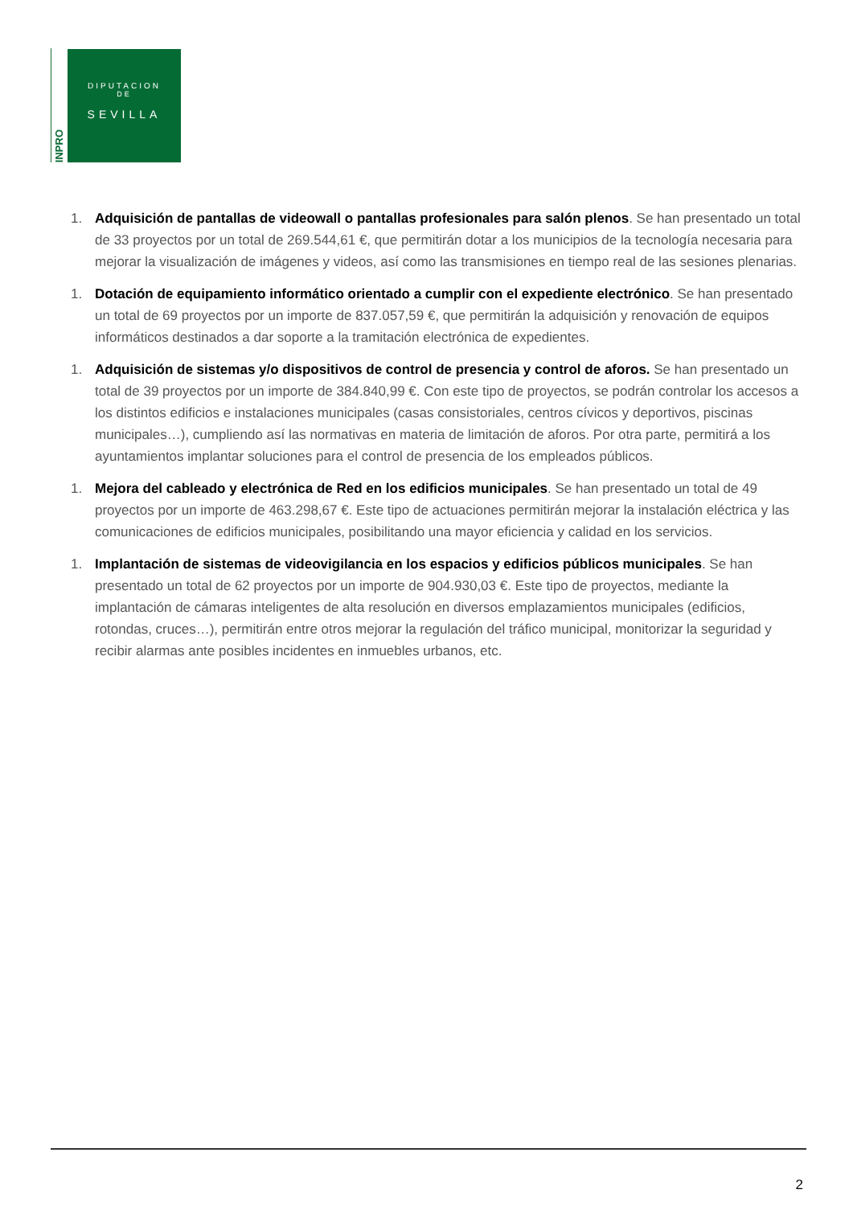INPRO
DIPUTACION
DE
SEVILLA
1. Adquisición de pantallas de videowall o pantallas profesionales para salón plenos. Se han presentado un total de 33 proyectos por un total de 269.544,61 €, que permitirán dotar a los municipios de la tecnología necesaria para mejorar la visualización de imágenes y videos, así como las transmisiones en tiempo real de las sesiones plenarias.
1. Dotación de equipamiento informático orientado a cumplir con el expediente electrónico. Se han presentado un total de 69 proyectos por un importe de 837.057,59 €, que permitirán la adquisición y renovación de equipos informáticos destinados a dar soporte a la tramitación electrónica de expedientes.
1. Adquisición de sistemas y/o dispositivos de control de presencia y control de aforos. Se han presentado un total de 39 proyectos por un importe de 384.840,99 €. Con este tipo de proyectos, se podrán controlar los accesos a los distintos edificios e instalaciones municipales (casas consistoriales, centros cívicos y deportivos, piscinas municipales…), cumpliendo así las normativas en materia de limitación de aforos. Por otra parte, permitirá a los ayuntamientos implantar soluciones para el control de presencia de los empleados públicos.
1. Mejora del cableado y electrónica de Red en los edificios municipales. Se han presentado un total de 49 proyectos por un importe de 463.298,67 €. Este tipo de actuaciones permitirán mejorar la instalación eléctrica y las comunicaciones de edificios municipales, posibilitando una mayor eficiencia y calidad en los servicios.
1. Implantación de sistemas de videovigilancia en los espacios y edificios públicos municipales. Se han presentado un total de 62 proyectos por un importe de 904.930,03 €. Este tipo de proyectos, mediante la implantación de cámaras inteligentes de alta resolución en diversos emplazamientos municipales (edificios, rotondas, cruces…), permitirán entre otros mejorar la regulación del tráfico municipal, monitorizar la seguridad y recibir alarmas ante posibles incidentes en inmuebles urbanos, etc.
2